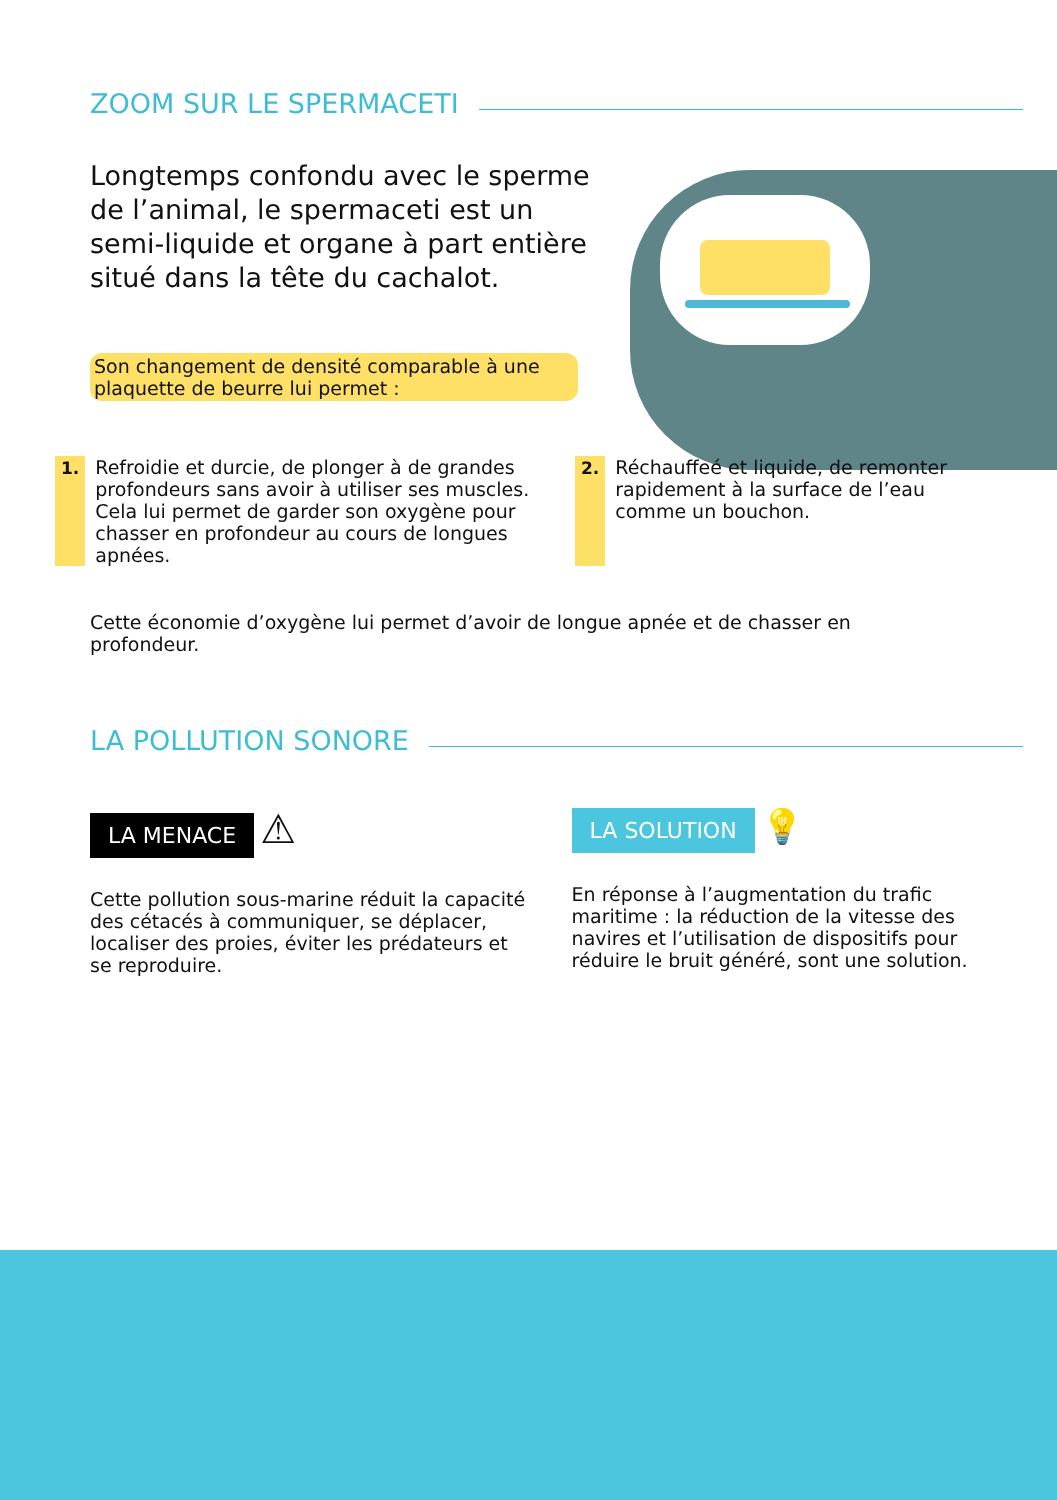ZOOM SUR LE SPERMACETI
Longtemps confondu avec le sperme de l’animal, le spermaceti est un semi-liquide et organe à part entière situé dans la tête du cachalot.
Son changement de densité comparable à une plaquette de beurre lui permet :
1. Refroidie et durcie, de plonger à de grandes profondeurs sans avoir à utiliser ses muscles. Cela lui permet de garder son oxygène pour chasser en profondeur au cours de longues apnées.
2. Réchauffeé et liquide, de remonter rapidement à la surface de l’eau comme un bouchon.
Cette économie d’oxygène lui permet d’avoir de longue apnée et de chasser en profondeur.
LA POLLUTION SONORE
LA MENACE ⚠
Cette pollution sous-marine réduit la capacité des cétacés à communiquer, se déplacer, localiser des proies, éviter les prédateurs et se reproduire.
LA SOLUTION 💡
En réponse à l’augmentation du trafic maritime : la réduction de la vitesse des navires et l’utilisation de dispositifs pour réduire le bruit généré, sont une solution.